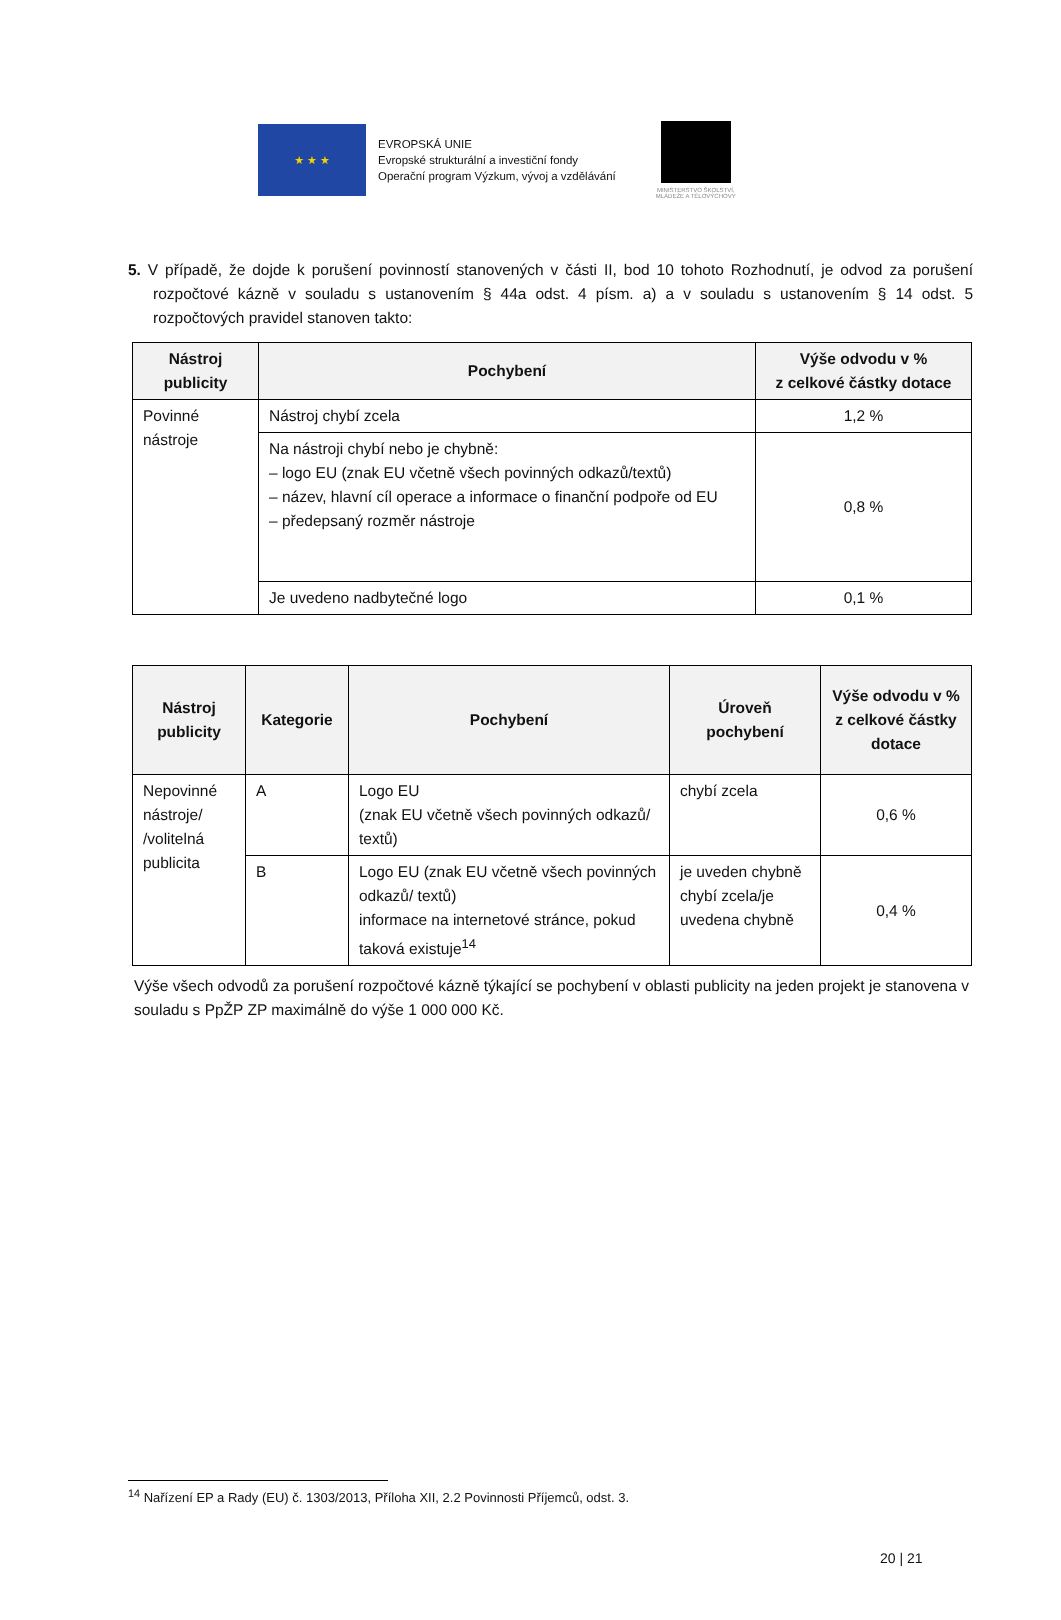★ ★ ★
EVROPSKÁ UNIE
Evropské strukturální a investiční fondy
Operační program Výzkum, vývoj a vzdělávání
MINISTERSTVO ŠKOLSTVÍ,
MLÁDEŽE A TĚLOVÝCHOVY
5. V případě, že dojde k porušení povinností stanovených v části II, bod 10 tohoto Rozhodnutí, je odvod za porušení rozpočtové kázně v souladu s ustanovením § 44a odst. 4 písm. a) a v souladu s ustanovením § 14 odst. 5 rozpočtových pravidel stanoven takto:
| Nástroj publicity | Pochybení | Výše odvodu v % z celkové částky dotace |
| --- | --- | --- |
| Povinné nástroje | Nástroj chybí zcela | 1,2 % |
| | Na nástroji chybí nebo je chybně: – logo EU (znak EU včetně všech povinných odkazů/textů) – název, hlavní cíl operace a informace o finanční podpoře od EU – předepsaný rozměr nástroje | 0,8 % |
| | Je uvedeno nadbytečné logo | 0,1 % |
| Nástroj publicity | Kategorie | Pochybení | Úroveň pochybení | Výše odvodu v % z celkové částky dotace |
| --- | --- | --- | --- | --- |
| Nepovinné nástroje/ /volitelná publicita | A | Logo EU (znak EU včetně všech povinných odkazů/ textů) | chybí zcela | 0,6 % |
| | B | Logo EU (znak EU včetně všech povinných odkazů/ textů) informace na internetové stránce, pokud taková existuje<sup>14</sup> | je uveden chybně chybí zcela/je uvedena chybně | 0,4 % |
Výše všech odvodů za porušení rozpočtové kázně týkající se pochybení v oblasti publicity na jeden projekt je stanovena v souladu s PpŽP ZP maximálně do výše 1 000 000 Kč.
<sup>14</sup> Nařízení EP a Rady (EU) č. 1303/2013, Příloha XII, 2.2 Povinnosti Příjemců, odst. 3.
20 | 21